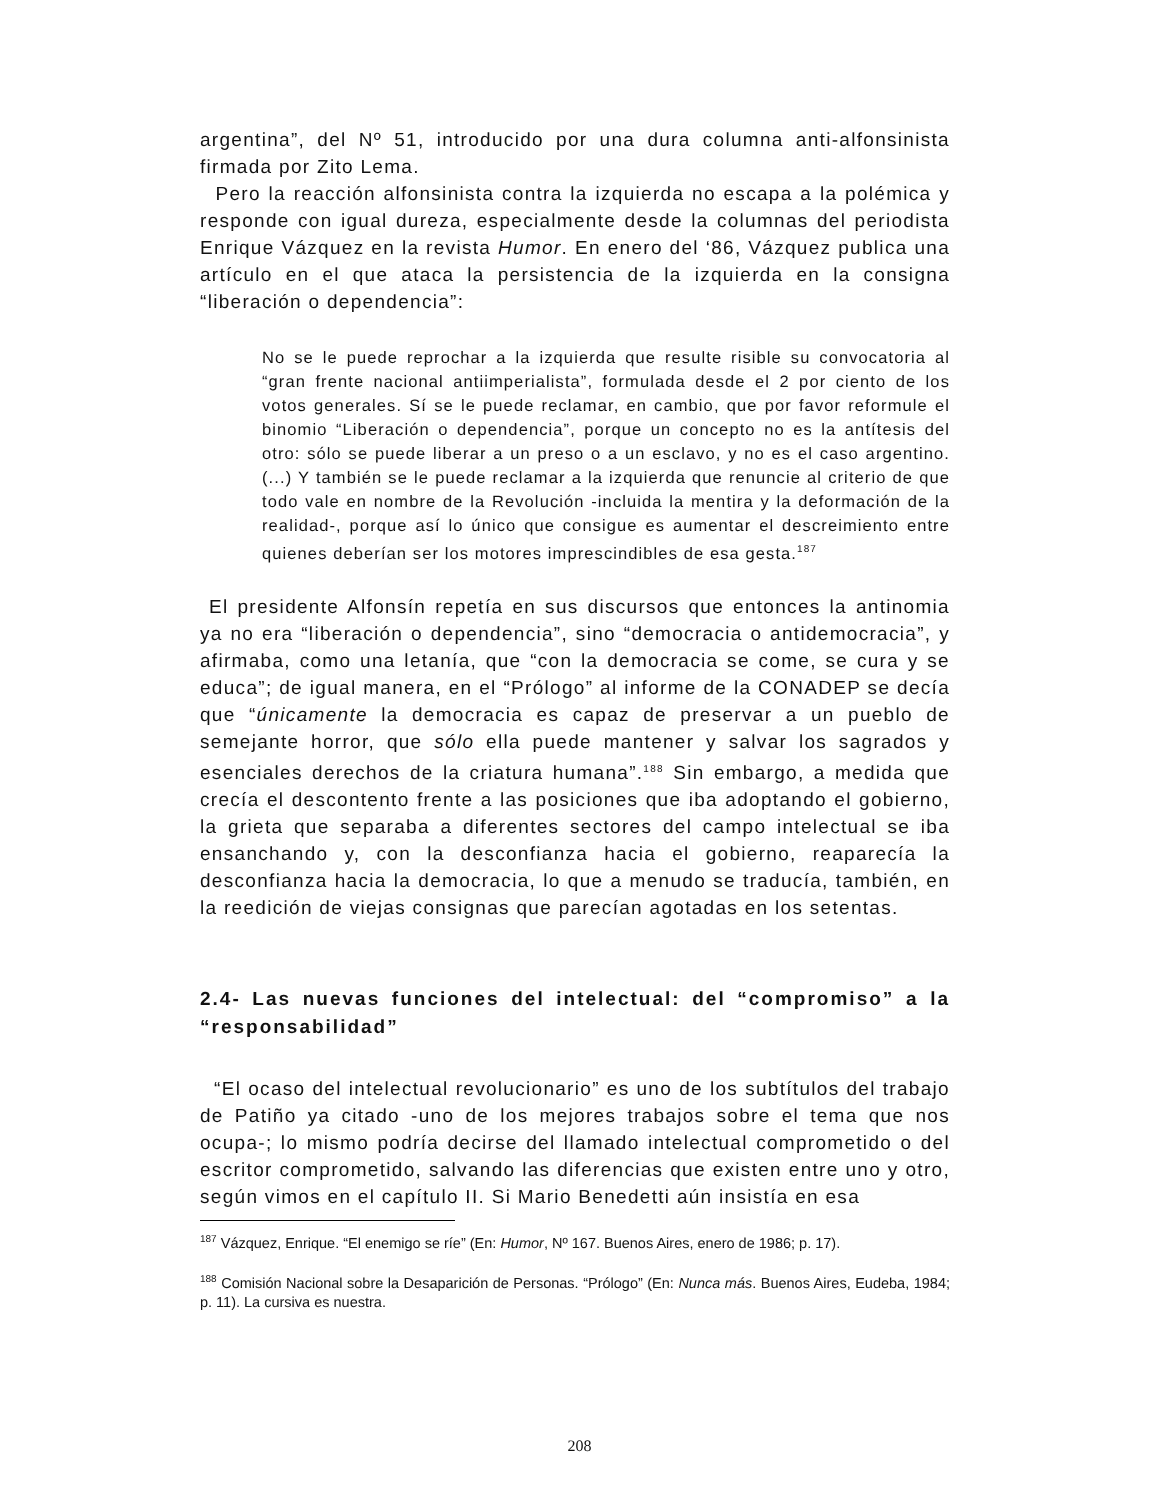argentina”, del Nº 51, introducido por una dura columna anti-alfonsinista firmada por Zito Lema.
Pero la reacción alfonsinista contra la izquierda no escapa a la polémica y responde con igual dureza, especialmente desde la columnas del periodista Enrique Vázquez en la revista Humor. En enero del ‘86, Vázquez publica una artículo en el que ataca la persistencia de la izquierda en la consigna “liberación o dependencia”:
No se le puede reprochar a la izquierda que resulte risible su convocatoria al “gran frente nacional antiimperialista”, formulada desde el 2 por ciento de los votos generales. Sí se le puede reclamar, en cambio, que por favor reformule el binomio “Liberación o dependencia”, porque un concepto no es la antítesis del otro: sólo se puede liberar a un preso o a un esclavo, y no es el caso argentino. (...) Y también se le puede reclamar a la izquierda que renuncie al criterio de que todo vale en nombre de la Revolución -incluida la mentira y la deformación de la realidad-, porque así lo único que consigue es aumentar el descreimiento entre quienes deberían ser los motores imprescindibles de esa gesta.<sup>187</sup>
El presidente Alfonsín repetía en sus discursos que entonces la antinomia ya no era “liberación o dependencia”, sino “democracia o antidemocracia”, y afirmaba, como una letanía, que “con la democracia se come, se cura y se educa”; de igual manera, en el “Prólogo” al informe de la CONADEP se decía que “únicamente la democracia es capaz de preservar a un pueblo de semejante horror, que sólo ella puede mantener y salvar los sagrados y esenciales derechos de la criatura humana”.<sup>188</sup> Sin embargo, a medida que crecía el descontento frente a las posiciones que iba adoptando el gobierno, la grieta que separaba a diferentes sectores del campo intelectual se iba ensanchando y, con la desconfianza hacia el gobierno, reaparecía la desconfianza hacia la democracia, lo que a menudo se traducía, también, en la reedición de viejas consignas que parecían agotadas en los setentas.
2.4- Las nuevas funciones del intelectual: del “compromiso” a la “responsabilidad”
“El ocaso del intelectual revolucionario” es uno de los subtítulos del trabajo de Patiño ya citado -uno de los mejores trabajos sobre el tema que nos ocupa-; lo mismo podría decirse del llamado intelectual comprometido o del escritor comprometido, salvando las diferencias que existen entre uno y otro, según vimos en el capítulo II. Si Mario Benedetti aún insistía en esa
<sup>187</sup> Vázquez, Enrique. “El enemigo se ríe” (En: Humor, Nº 167. Buenos Aires, enero de 1986; p. 17).
<sup>188</sup> Comisión Nacional sobre la Desaparición de Personas. “Prólogo” (En: Nunca más. Buenos Aires, Eudeba, 1984; p. 11). La cursiva es nuestra.
208